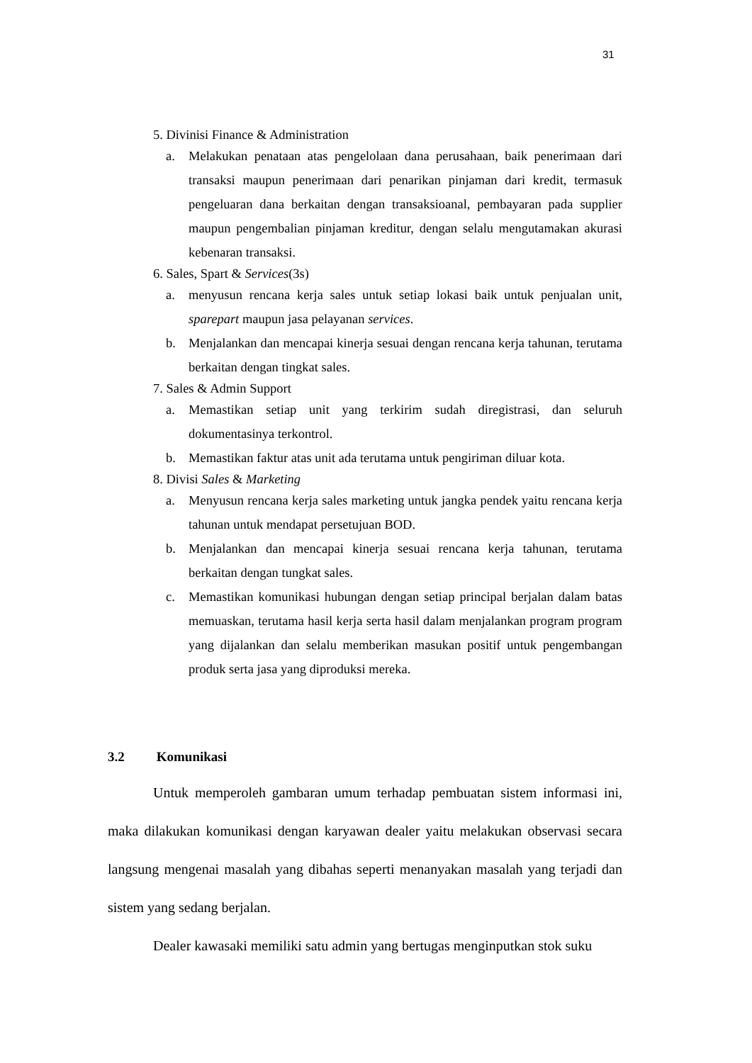31
5. Divinisi Finance & Administration
a. Melakukan penataan atas pengelolaan dana perusahaan, baik penerimaan dari transaksi maupun penerimaan dari penarikan pinjaman dari kredit, termasuk pengeluaran dana berkaitan dengan transaksioanal, pembayaran pada supplier maupun pengembalian pinjaman kreditur, dengan selalu mengutamakan akurasi kebenaran transaksi.
6. Sales, Spart & Services(3s)
a. menyusun rencana kerja sales untuk setiap lokasi baik untuk penjualan unit, sparepart maupun jasa pelayanan services.
b. Menjalankan dan mencapai kinerja sesuai dengan rencana kerja tahunan, terutama berkaitan dengan tingkat sales.
7. Sales & Admin Support
a. Memastikan setiap unit yang terkirim sudah diregistrasi, dan seluruh dokumentasinya terkontrol.
b. Memastikan faktur atas unit ada terutama untuk pengiriman diluar kota.
8. Divisi Sales & Marketing
a. Menyusun rencana kerja sales marketing untuk jangka pendek yaitu rencana kerja tahunan untuk mendapat persetujuan BOD.
b. Menjalankan dan mencapai kinerja sesuai rencana kerja tahunan, terutama berkaitan dengan tungkat sales.
c. Memastikan komunikasi hubungan dengan setiap principal berjalan dalam batas memuaskan, terutama hasil kerja serta hasil dalam menjalankan program program yang dijalankan dan selalu memberikan masukan positif untuk pengembangan produk serta jasa yang diproduksi mereka.
3.2 Komunikasi
Untuk memperoleh gambaran umum terhadap pembuatan sistem informasi ini, maka dilakukan komunikasi dengan karyawan dealer yaitu melakukan observasi secara langsung mengenai masalah yang dibahas seperti menanyakan masalah yang terjadi dan sistem yang sedang berjalan.
Dealer kawasaki memiliki satu admin yang bertugas menginputkan stok suku